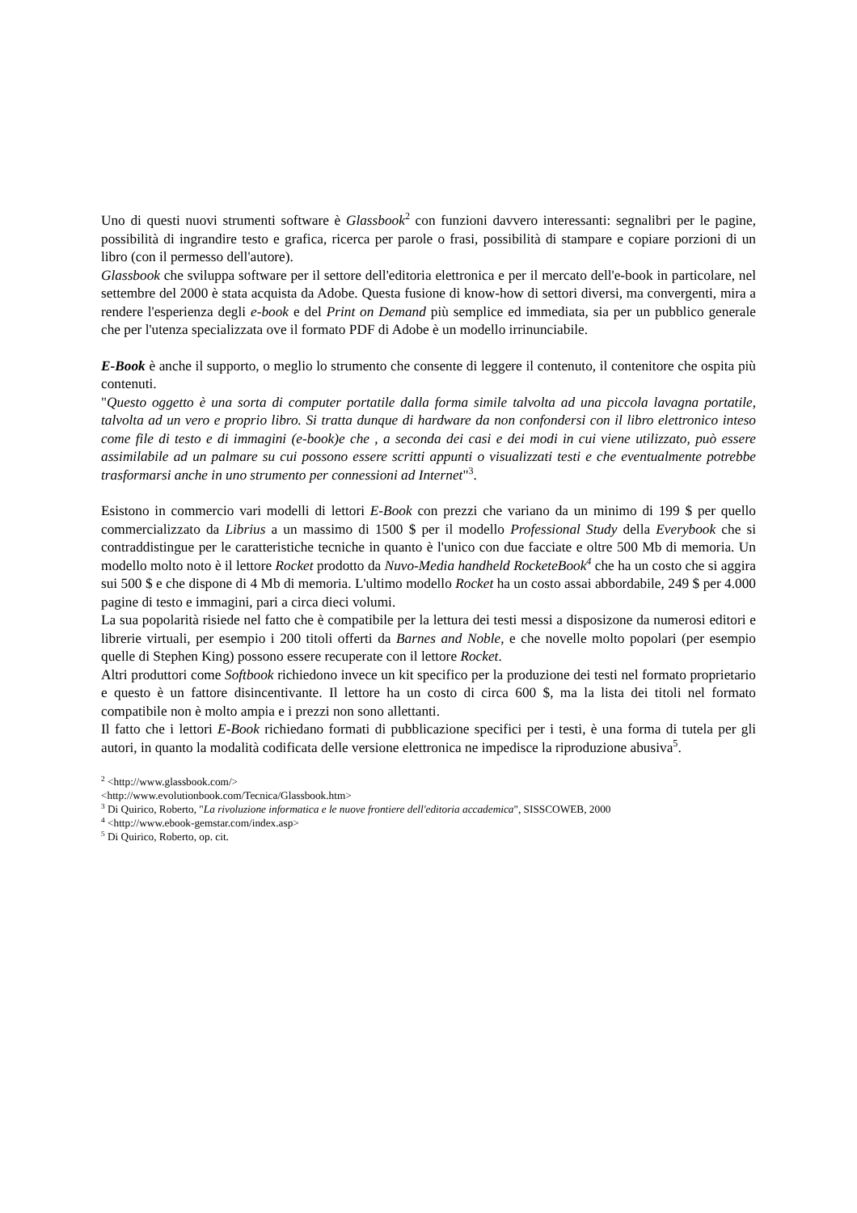Uno di questi nuovi strumenti software è Glassbook<sup>2</sup> con funzioni davvero interessanti: segnalibri per le pagine, possibilità di ingrandire testo e grafica, ricerca per parole o frasi, possibilità di stampare e copiare porzioni di un libro (con il permesso dell'autore).
Glassbook che sviluppa software per il settore dell'editoria elettronica e per il mercato dell'e-book in particolare, nel settembre del 2000 è stata acquista da Adobe. Questa fusione di know-how di settori diversi, ma convergenti, mira a rendere l'esperienza degli e-book e del Print on Demand più semplice ed immediata, sia per un pubblico generale che per l'utenza specializzata ove il formato PDF di Adobe è un modello irrinunciabile.
E-Book è anche il supporto, o meglio lo strumento che consente di leggere il contenuto, il contenitore che ospita più contenuti.
"Questo oggetto è una sorta di computer portatile dalla forma simile talvolta ad una piccola lavagna portatile, talvolta ad un vero e proprio libro. Si tratta dunque di hardware da non confondersi con il libro elettronico inteso come file di testo e di immagini (e-book)e che , a seconda dei casi e dei modi in cui viene utilizzato, può essere assimilabile ad un palmare su cui possono essere scritti appunti o visualizzati testi e che eventualmente potrebbe trasformarsi anche in uno strumento per connessioni ad Internet"<sup>3</sup>.
Esistono in commercio vari modelli di lettori E-Book con prezzi che variano da un minimo di 199 $ per quello commercializzato da Librius a un massimo di 1500 $ per il modello Professional Study della Everybook che si contraddistingue per le caratteristiche tecniche in quanto è l'unico con due facciate e oltre 500 Mb di memoria. Un modello molto noto è il lettore Rocket prodotto da Nuvo-Media handheld RocketeBook<sup>4</sup> che ha un costo che si aggira sui 500 $ e che dispone di 4 Mb di memoria. L'ultimo modello Rocket ha un costo assai abbordabile, 249 $ per 4.000 pagine di testo e immagini, pari a circa dieci volumi.
La sua popolarità risiede nel fatto che è compatibile per la lettura dei testi messi a disposizone da numerosi editori e librerie virtuali, per esempio i 200 titoli offerti da Barnes and Noble, e che novelle molto popolari (per esempio quelle di Stephen King) possono essere recuperate con il lettore Rocket.
Altri produttori come Softbook richiedono invece un kit specifico per la produzione dei testi nel formato proprietario e questo è un fattore disincentivante. Il lettore ha un costo di circa 600 $, ma la lista dei titoli nel formato compatibile non è molto ampia e i prezzi non sono allettanti.
Il fatto che i lettori E-Book richiedano formati di pubblicazione specifici per i testi, è una forma di tutela per gli autori, in quanto la modalità codificata delle versione elettronica ne impedisce la riproduzione abusiva<sup>5</sup>.
<sup>2</sup> <http://www.glassbook.com/>
<http://www.evolutionbook.com/Tecnica/Glassbook.htm>
<sup>3</sup> Di Quirico, Roberto, "La rivoluzione informatica e le nuove frontiere dell'editoria accademica", SISSCOWEB, 2000
<sup>4</sup> <http://www.ebook-gemstar.com/index.asp>
<sup>5</sup> Di Quirico, Roberto, op. cit.